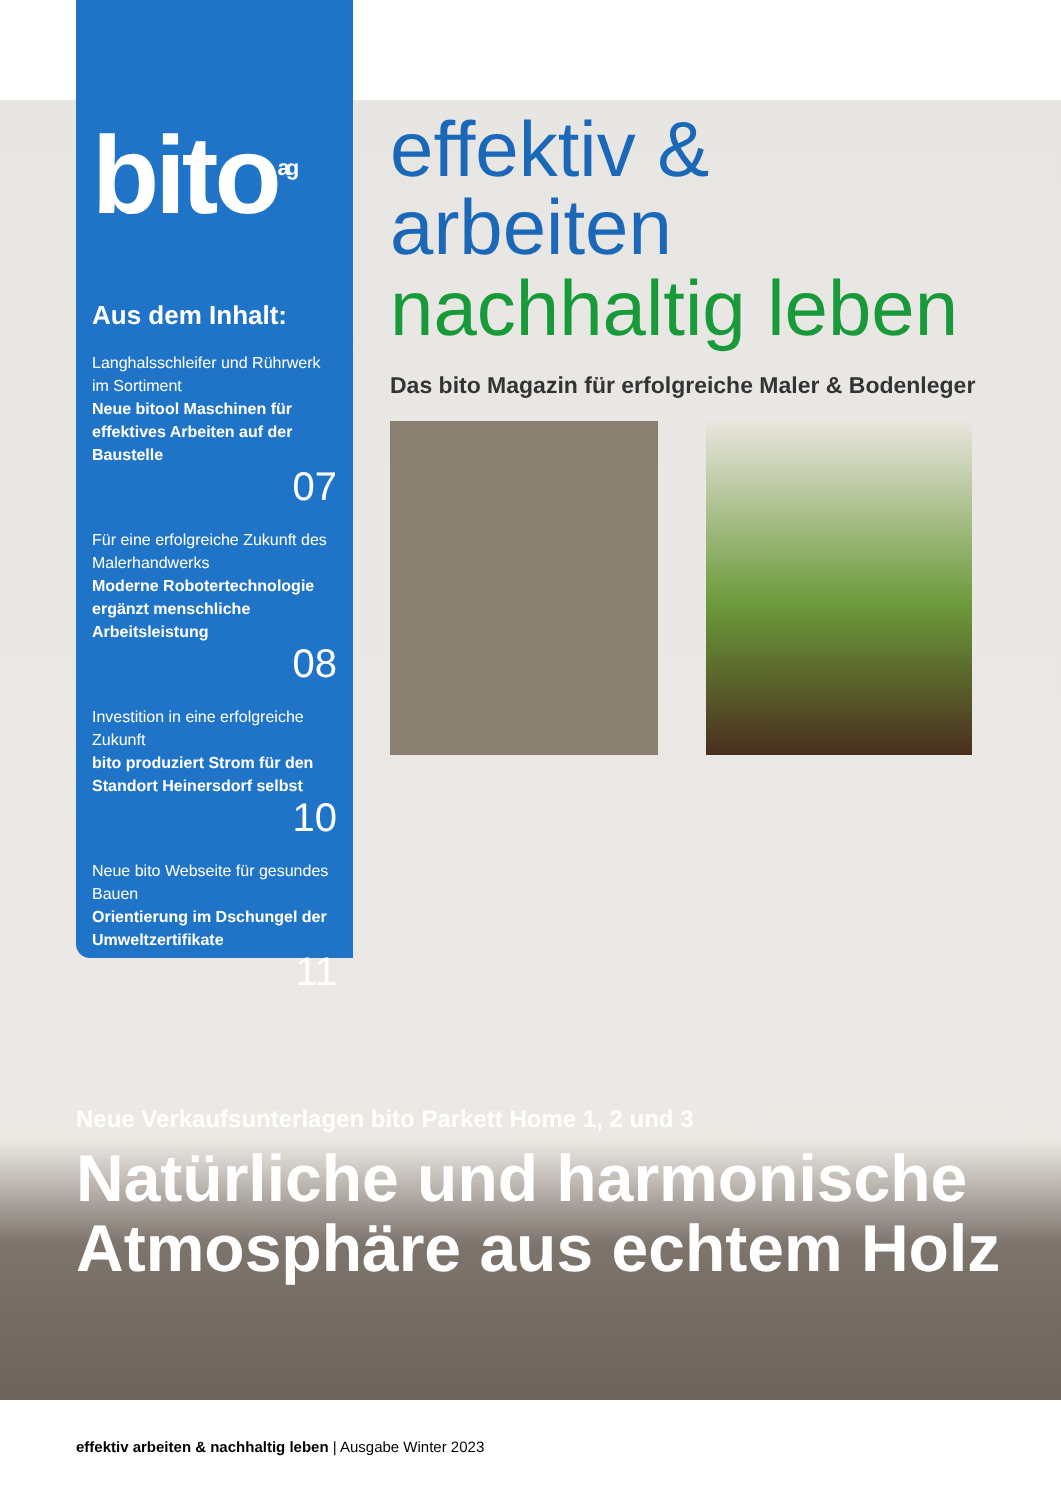bito<sup>ag</sup>
Aus dem Inhalt:
Langhalsschleifer und Rührwerk im Sortiment
Neue bitool Maschinen für effektives Arbeiten auf der Baustelle
07
Für eine erfolgreiche Zukunft des Malerhandwerks
Moderne Robotertechnologie ergänzt menschliche Arbeitsleistung
08
Investition in eine erfolgreiche Zukunft
bito produziert Strom für den Standort Heinersdorf selbst
10
Neue bito Webseite für gesundes Bauen
Orientierung im Dschungel der Umweltzertifikate
11
effektiv & arbeiten
nachhaltig leben
Das bito Magazin für erfolgreiche Maler & Bodenleger
Neue Verkaufsunterlagen bito Parkett Home 1, 2 und 3
Natürliche und harmonische
Atmosphäre aus echtem Holz
effektiv arbeiten & nachhaltig leben | Ausgabe Winter 2023